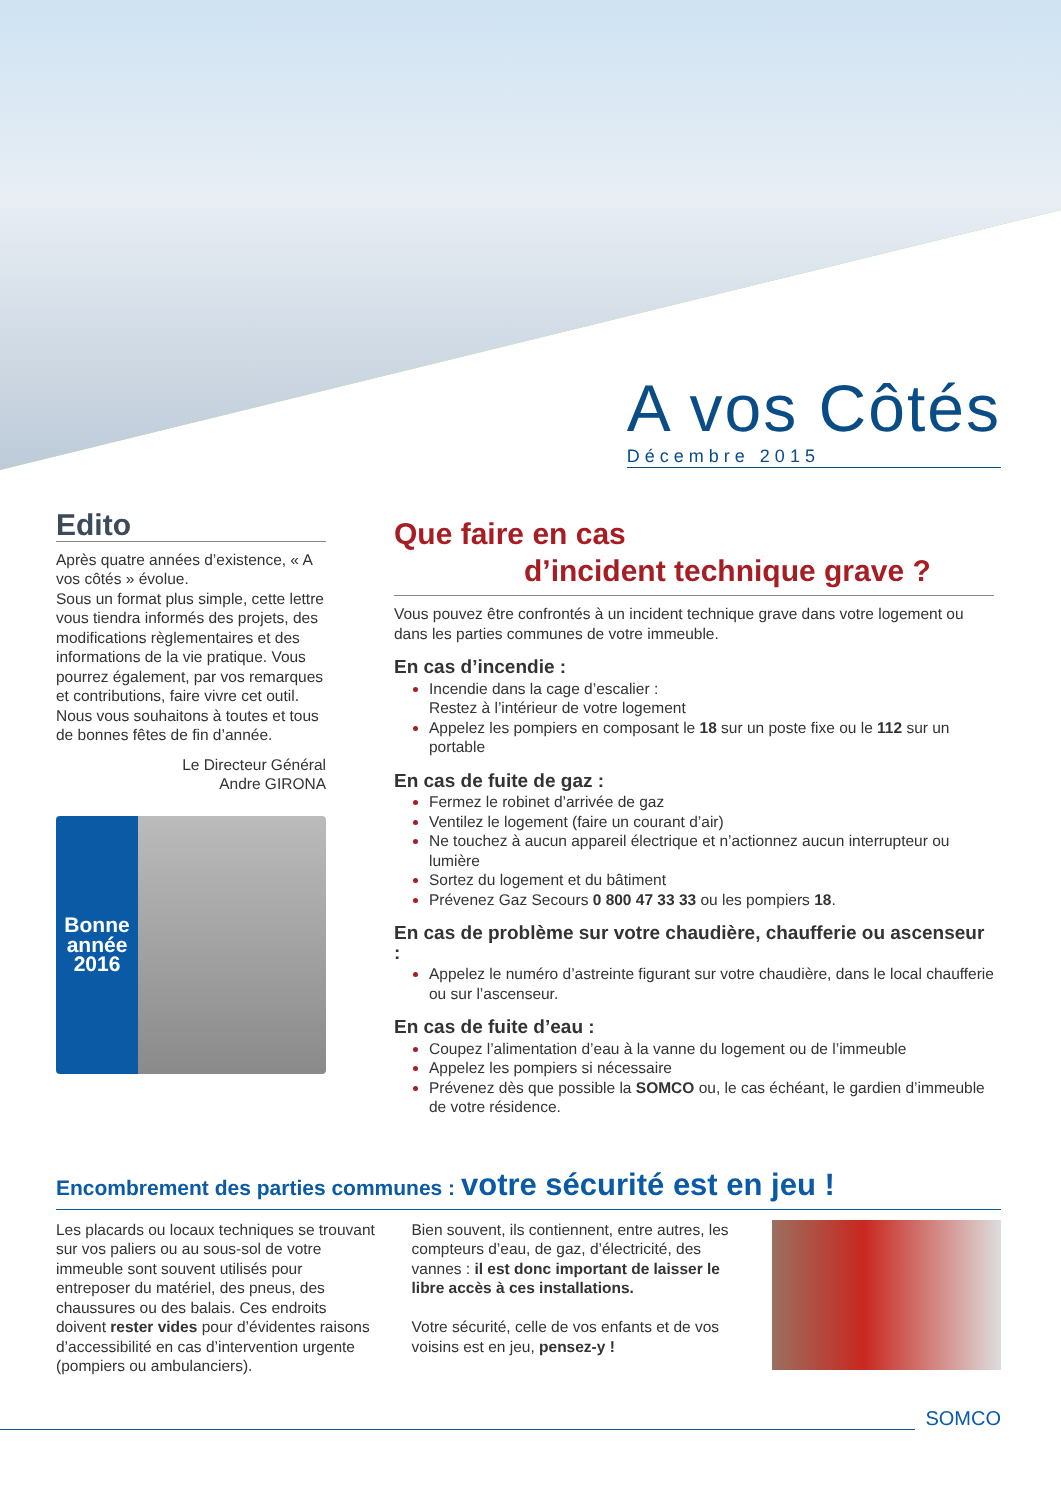A vos Côtés
Décembre 2015
Edito
Après quatre années d’existence, « A vos côtés » évolue.
Sous un format plus simple, cette lettre vous tiendra informés des projets, des modifications règlementaires et des informations de la vie pratique. Vous pourrez également, par vos remarques et contributions, faire vivre cet outil. Nous vous souhaitons à toutes et tous de bonnes fêtes de fin d’année.
Le Directeur Général
Andre GIRONA
Bonne année 2016
Que faire en cas
d’incident technique grave ?
Vous pouvez être confrontés à un incident technique grave dans votre logement ou dans les parties communes de votre immeuble.
En cas d’incendie :
Incendie dans la cage d’escalier :
Restez à l’intérieur de votre logement
Appelez les pompiers en composant le 18 sur un poste fixe ou le 112 sur un portable
En cas de fuite de gaz :
Fermez le robinet d’arrivée de gaz
Ventilez le logement (faire un courant d’air)
Ne touchez à aucun appareil électrique et n’actionnez aucun interrupteur ou lumière
Sortez du logement et du bâtiment
Prévenez Gaz Secours 0 800 47 33 33 ou les pompiers 18.
En cas de problème sur votre chaudière, chaufferie ou ascenseur :
Appelez le numéro d’astreinte figurant sur votre chaudière, dans le local chaufferie ou sur l’ascenseur.
En cas de fuite d’eau :
Coupez l’alimentation d’eau à la vanne du logement ou de l’immeuble
Appelez les pompiers si nécessaire
Prévenez dès que possible la SOMCO ou, le cas échéant, le gardien d’immeuble de votre résidence.
Encombrement des parties communes : votre sécurité est en jeu !
Les placards ou locaux techniques se trouvant sur vos paliers ou au sous-sol de votre immeuble sont souvent utilisés pour entreposer du matériel, des pneus, des chaussures ou des balais. Ces endroits doivent rester vides pour d’évidentes raisons d’accessibilité en cas d’intervention urgente (pompiers ou ambulanciers).
Bien souvent, ils contiennent, entre autres, les compteurs d’eau, de gaz, d’électricité, des vannes : il est donc important de laisser le libre accès à ces installations.
Votre sécurité, celle de vos enfants et de vos voisins est en jeu, pensez-y !
SOMCO